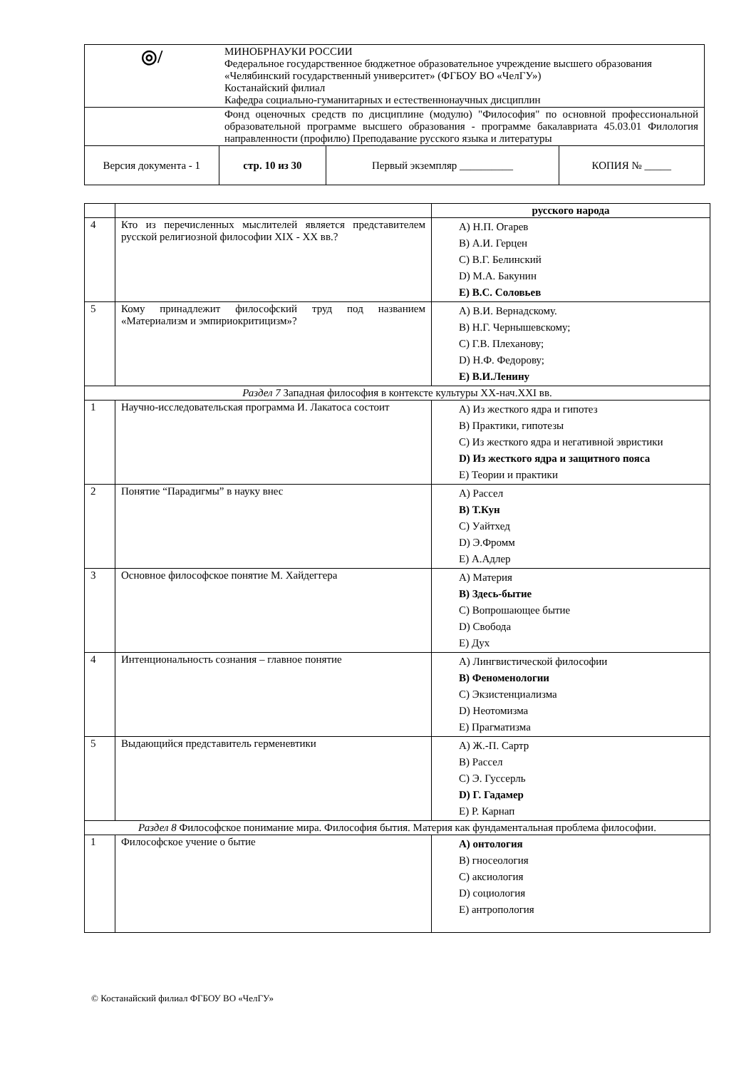| ◎/ | МИНОБРНАУКИ РОССИИ Федеральное государственное бюджетное образовательное учреждение высшего образования «Челябинский государственный университет» (ФГБОУ ВО «ЧелГУ») Костанайский филиал Кафедра социально-гуманитарных и естественнонаучных дисциплин | | |
| | Фонд оценочных средств по дисциплине (модулю) "Философия" по основной профессиональной образовательной программе высшего образования - программе бакалавриата 45.03.01 Филология направленности (профилю) Преподавание русского языка и литературы | | |
| Версия документа - 1 | стр. 10 из 30 | Первый экземпляр __________ | КОПИЯ № _____ |
| | | русского народа |
| 4 | Кто из перечисленных мыслителей является представителем русской религиозной философии XIX - XX вв.? | A) Н.П. Огарев B) А.И. Герцен C) В.Г. Белинский D) М.А. Бакунин E) В.С. Соловьев |
| 5 | Кому принадлежит философский труд под названием «Материализм и эмпириокритицизм»? | A) В.И. Вернадскому. B) Н.Г. Чернышевскому; C) Г.В. Плеханову; D) Н.Ф. Федорову; E) В.И.Ленину |
| Раздел 7 Западная философия в контексте культуры XX-нач.XXI вв. | | |
| 1 | Научно-исследовательская программа И. Лакатоса состоит | A) Из жесткого ядра и гипотез B) Практики, гипотезы C) Из жесткого ядра и негативной эвристики D) Из жесткого ядра и защитного пояса E) Теории и практики |
| 2 | Понятие “Парадигмы” в науку внес | A) Рассел B) Т.Кун C) Уайтхед D) Э.Фромм E) А.Адлер |
| 3 | Основное философское понятие М. Хайдеггера | A) Материя B) Здесь-бытие C) Вопрошающее бытие D) Свобода E) Дух |
| 4 | Интенциональность сознания – главное понятие | A) Лингвистической философии B) Феноменологии C) Экзистенциализма D) Неотомизма E) Прагматизма |
| 5 | Выдающийся представитель герменевтики | A) Ж.-П. Сартр B) Рассел C) Э. Гуссерль D) Г. Гадамер E) Р. Карнап |
| Раздел 8 Философское понимание мира. Философия бытия. Материя как фундаментальная проблема философии. | | |
| 1 | Философское учение о бытие | A) онтология B) гносеология C) аксиология D) социология E) антропология |
© Костанайский филиал ФГБОУ ВО «ЧелГУ»